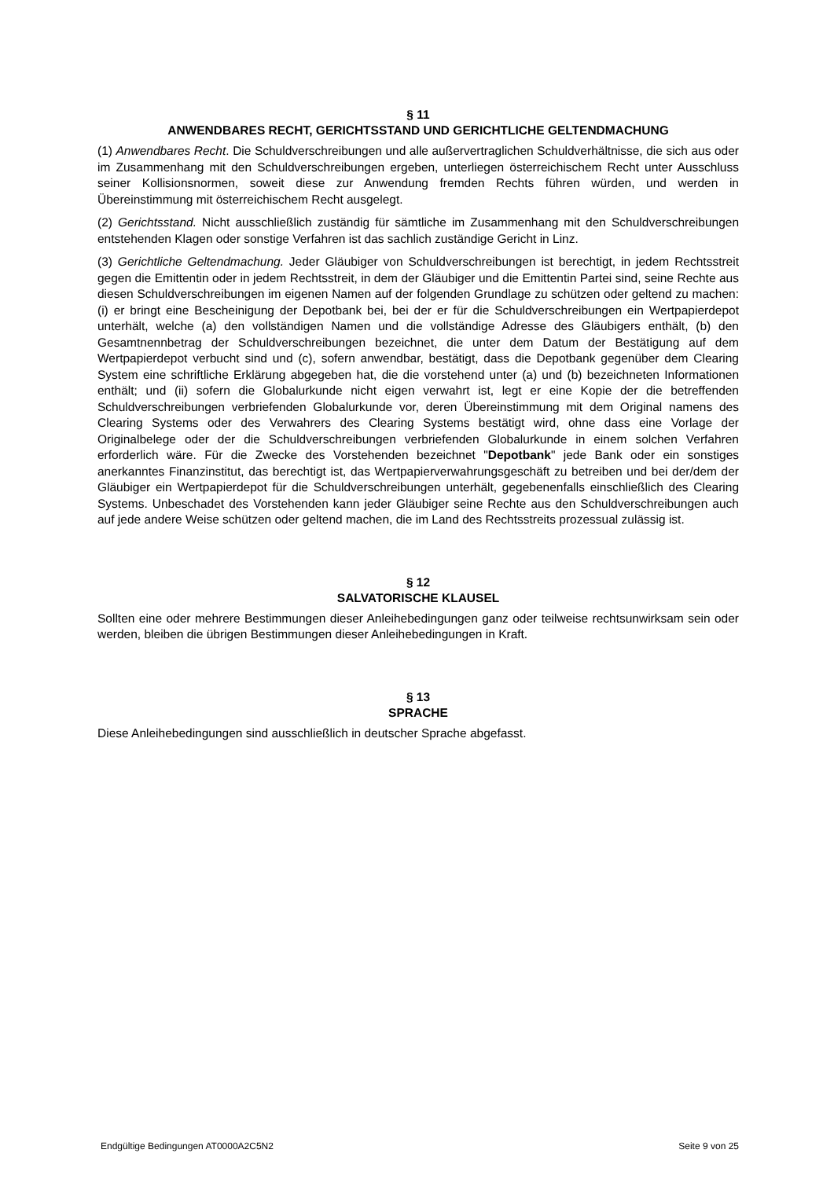§ 11
ANWENDBARES RECHT, GERICHTSSTAND UND GERICHTLICHE GELTENDMACHUNG
(1) Anwendbares Recht. Die Schuldverschreibungen und alle außervertraglichen Schuldverhältnisse, die sich aus oder im Zusammenhang mit den Schuldverschreibungen ergeben, unterliegen österreichischem Recht unter Ausschluss seiner Kollisionsnormen, soweit diese zur Anwendung fremden Rechts führen würden, und werden in Übereinstimmung mit österreichischem Recht ausgelegt.
(2) Gerichtsstand. Nicht ausschließlich zuständig für sämtliche im Zusammenhang mit den Schuldverschreibungen entstehenden Klagen oder sonstige Verfahren ist das sachlich zuständige Gericht in Linz.
(3) Gerichtliche Geltendmachung. Jeder Gläubiger von Schuldverschreibungen ist berechtigt, in jedem Rechtsstreit gegen die Emittentin oder in jedem Rechtsstreit, in dem der Gläubiger und die Emittentin Partei sind, seine Rechte aus diesen Schuldverschreibungen im eigenen Namen auf der folgenden Grundlage zu schützen oder geltend zu machen: (i) er bringt eine Bescheinigung der Depotbank bei, bei der er für die Schuldverschreibungen ein Wertpapierdepot unterhält, welche (a) den vollständigen Namen und die vollständige Adresse des Gläubigers enthält, (b) den Gesamtnennbetrag der Schuldverschreibungen bezeichnet, die unter dem Datum der Bestätigung auf dem Wertpapierdepot verbucht sind und (c), sofern anwendbar, bestätigt, dass die Depotbank gegenüber dem Clearing System eine schriftliche Erklärung abgegeben hat, die die vorstehend unter (a) und (b) bezeichneten Informationen enthält; und (ii) sofern die Globalurkunde nicht eigen verwahrt ist, legt er eine Kopie der die betreffenden Schuldverschreibungen verbriefenden Globalurkunde vor, deren Übereinstimmung mit dem Original namens des Clearing Systems oder des Verwahrers des Clearing Systems bestätigt wird, ohne dass eine Vorlage der Originalbelege oder der die Schuldverschreibungen verbriefenden Globalurkunde in einem solchen Verfahren erforderlich wäre. Für die Zwecke des Vorstehenden bezeichnet "Depotbank" jede Bank oder ein sonstiges anerkanntes Finanzinstitut, das berechtigt ist, das Wertpapierverwahrungsgeschäft zu betreiben und bei der/dem der Gläubiger ein Wertpapierdepot für die Schuldverschreibungen unterhält, gegebenenfalls einschließlich des Clearing Systems. Unbeschadet des Vorstehenden kann jeder Gläubiger seine Rechte aus den Schuldverschreibungen auch auf jede andere Weise schützen oder geltend machen, die im Land des Rechtsstreits prozessual zulässig ist.
§ 12
SALVATORISCHE KLAUSEL
Sollten eine oder mehrere Bestimmungen dieser Anleihebedingungen ganz oder teilweise rechtsunwirksam sein oder werden, bleiben die übrigen Bestimmungen dieser Anleihebedingungen in Kraft.
§ 13
SPRACHE
Diese Anleihebedingungen sind ausschließlich in deutscher Sprache abgefasst.
Endgültige Bedingungen AT0000A2C5N2 Seite 9 von 25